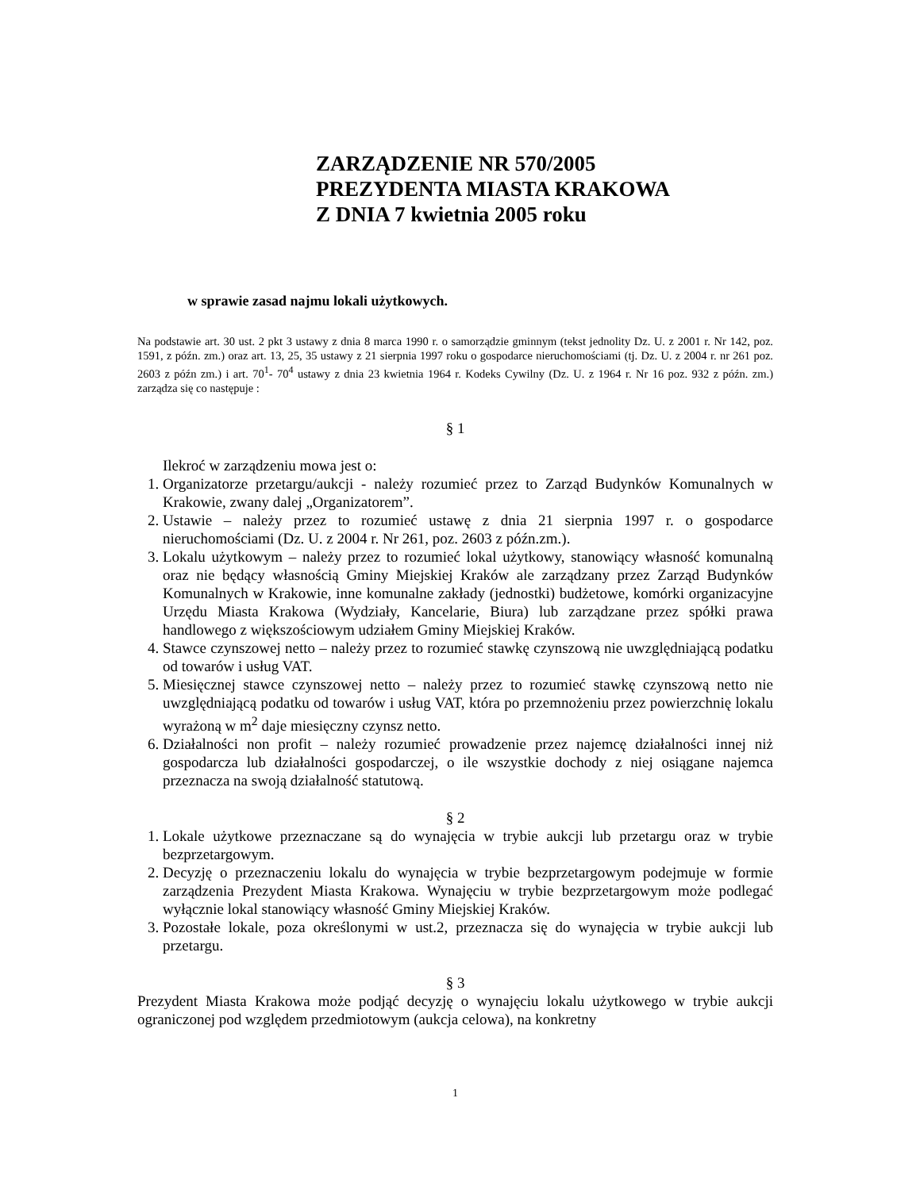ZARZĄDZENIE NR 570/2005
PREZYDENTA MIASTA KRAKOWA
Z DNIA 7 kwietnia 2005 roku
w sprawie zasad najmu lokali użytkowych.
Na podstawie art. 30 ust. 2 pkt 3 ustawy z dnia 8 marca 1990 r. o samorządzie gminnym (tekst jednolity Dz. U. z 2001 r. Nr 142, poz. 1591, z późn. zm.) oraz art. 13, 25, 35 ustawy z 21 sierpnia 1997 roku o gospodarce nieruchomościami (tj. Dz. U. z 2004 r. nr 261 poz. 2603 z późn zm.) i art. 70<sup>1</sup>- 70<sup>4</sup> ustawy z dnia 23 kwietnia 1964 r. Kodeks Cywilny (Dz. U. z 1964 r. Nr 16 poz. 932 z późn. zm.) zarządza się co następuje :
§ 1
Ilekroć w zarządzeniu mowa jest o:
1. Organizatorze przetargu/aukcji - należy rozumieć przez to Zarząd Budynków Komunalnych w Krakowie, zwany dalej „Organizatorem”.
2. Ustawie – należy przez to rozumieć ustawę z dnia 21 sierpnia 1997 r. o gospodarce nieruchomościami (Dz. U. z 2004 r. Nr 261, poz. 2603 z późn.zm.).
3. Lokalu użytkowym – należy przez to rozumieć lokal użytkowy, stanowiący własność komunalną oraz nie będący własnością Gminy Miejskiej Kraków ale zarządzany przez Zarząd Budynków Komunalnych w Krakowie, inne komunalne zakłady (jednostki) budżetowe, komórki organizacyjne Urzędu Miasta Krakowa (Wydziały, Kancelarie, Biura) lub zarządzane przez spółki prawa handlowego z większościowym udziałem Gminy Miejskiej Kraków.
4. Stawce czynszowej netto – należy przez to rozumieć stawkę czynszową nie uwzględniającą podatku od towarów i usług VAT.
5. Miesięcznej stawce czynszowej netto – należy przez to rozumieć stawkę czynszową netto nie uwzględniającą podatku od towarów i usług VAT, która po przemnożeniu przez powierzchnię lokalu wyrażoną w m<sup>2</sup> daje miesięczny czynsz netto.
6. Działalności non profit – należy rozumieć prowadzenie przez najemcę działalności innej niż gospodarcza lub działalności gospodarczej, o ile wszystkie dochody z niej osiągane najemca przeznacza na swoją działalność statutową.
§ 2
1. Lokale użytkowe przeznaczane są do wynajęcia w trybie aukcji lub przetargu oraz w trybie bezprzetargowym.
2. Decyzję o przeznaczeniu lokalu do wynajęcia w trybie bezprzetargowym podejmuje w formie zarządzenia Prezydent Miasta Krakowa. Wynajęciu w trybie bezprzetargowym może podlegać wyłącznie lokal stanowiący własność Gminy Miejskiej Kraków.
3. Pozostałe lokale, poza określonymi w ust.2, przeznacza się do wynajęcia w trybie aukcji lub przetargu.
§ 3
Prezydent Miasta Krakowa może podjąć decyzję o wynajęciu lokalu użytkowego w trybie aukcji ograniczonej pod względem przedmiotowym (aukcja celowa), na konkretny
1